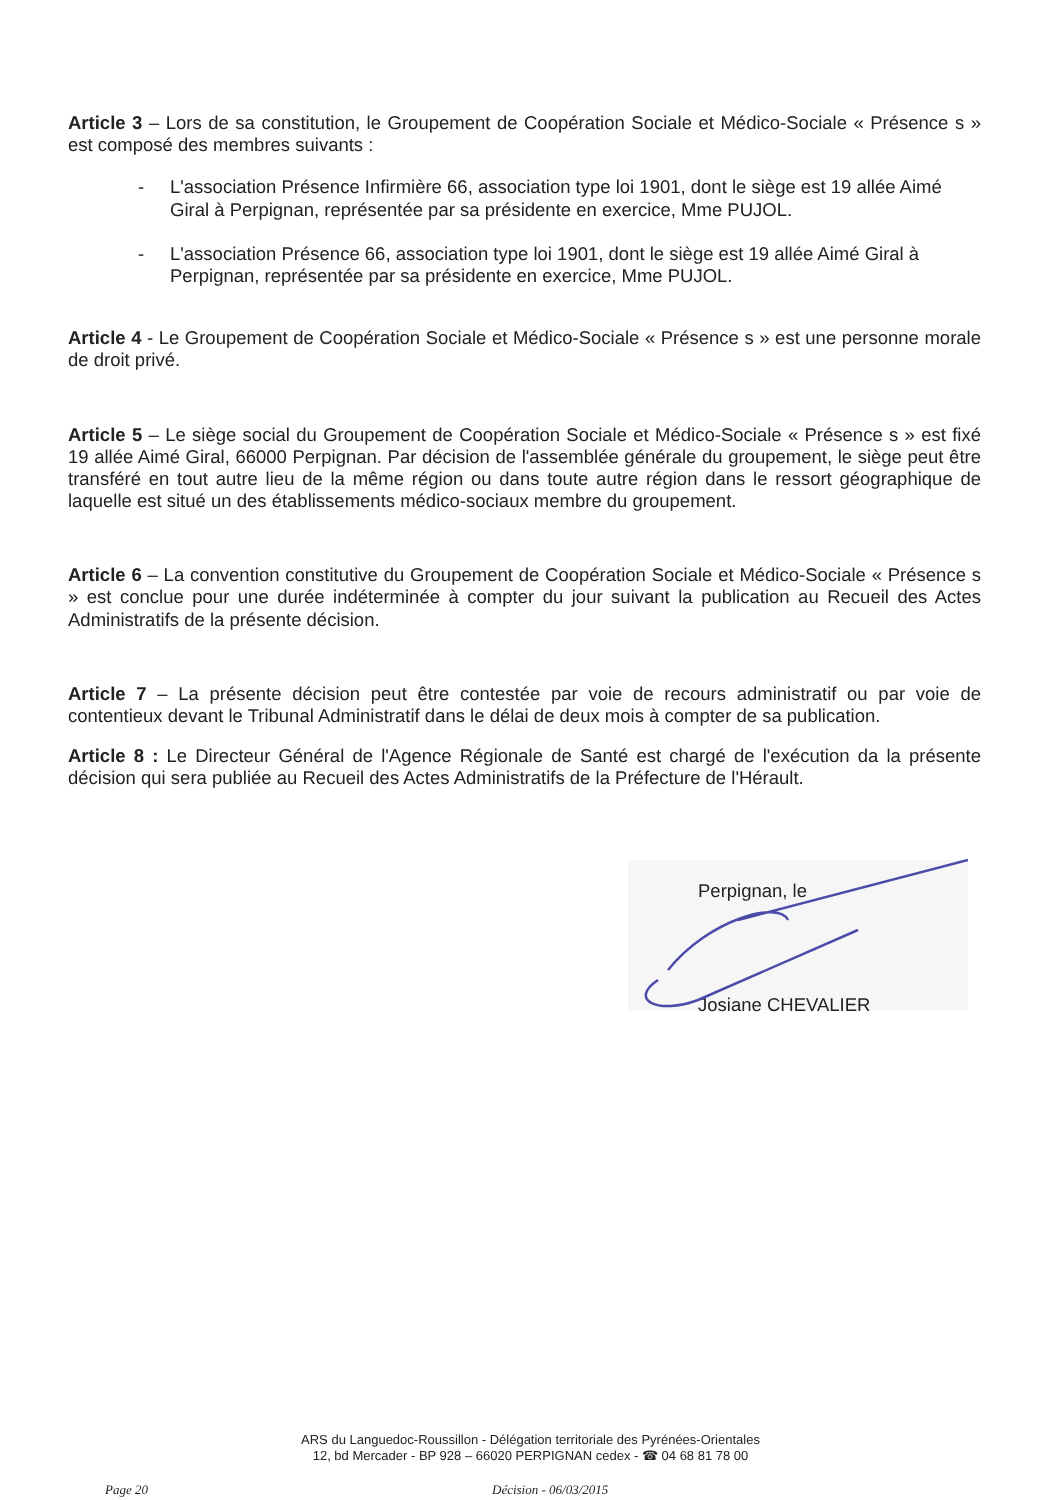Article 3 – Lors de sa constitution, le Groupement de Coopération Sociale et Médico-Sociale « Présence s » est composé des membres suivants :
- L'association Présence Infirmière 66, association type loi 1901, dont le siège est 19 allée Aimé Giral à Perpignan, représentée par sa présidente en exercice, Mme PUJOL.
- L'association Présence 66, association type loi 1901, dont le siège est 19 allée Aimé Giral à Perpignan, représentée par sa présidente en exercice, Mme PUJOL.
Article 4 - Le Groupement de Coopération Sociale et Médico-Sociale « Présence s » est une personne morale de droit privé.
Article 5 – Le siège social du Groupement de Coopération Sociale et Médico-Sociale « Présence s » est fixé 19 allée Aimé Giral, 66000 Perpignan. Par décision de l'assemblée générale du groupement, le siège peut être transféré en tout autre lieu de la même région ou dans toute autre région dans le ressort géographique de laquelle est situé un des établissements médico-sociaux membre du groupement.
Article 6 – La convention constitutive du Groupement de Coopération Sociale et Médico-Sociale « Présence s » est conclue pour une durée indéterminée à compter du jour suivant la publication au Recueil des Actes Administratifs de la présente décision.
Article 7 – La présente décision peut être contestée par voie de recours administratif ou par voie de contentieux devant le Tribunal Administratif dans le délai de deux mois à compter de sa publication.
Article 8 : Le Directeur Général de l'Agence Régionale de Santé est chargé de l'exécution da la présente décision qui sera publiée au Recueil des Actes Administratifs de la Préfecture de l'Hérault.
Perpignan, le
Josiane CHEVALIER
ARS du Languedoc-Roussillon - Délégation territoriale des Pyrénées-Orientales
12, bd Mercader - BP 928 – 66020 PERPIGNAN cedex - ☎ 04 68 81 78 00
Page 20 Décision - 06/03/2015